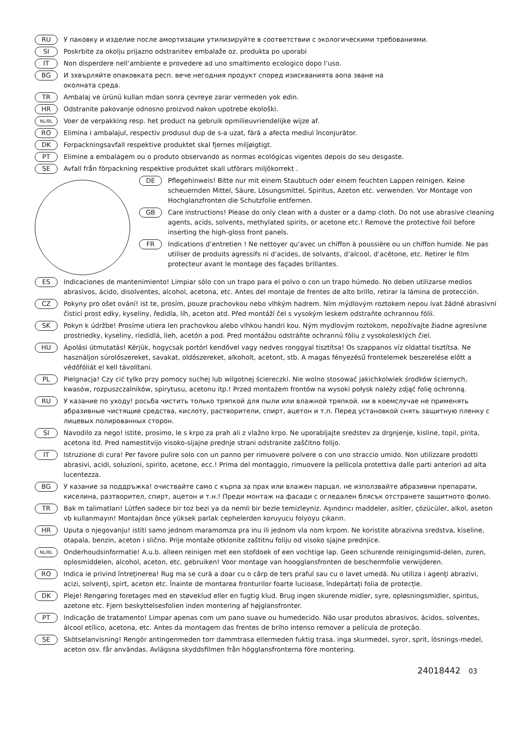RU У паковку и изделие после амортизации утилизируйте в соответствии с экологическими требованиями.
SI Poskrbite za okolju prijazno odstranitev embalaže oz. produkta po uporabi
IT Non disperdere nell‘ambiente e provedere ad uno smaltimento ecologico dopo l‘uso.
BG И зхвърляйте опаковката респ. вече негодния продукт според изискванията аопа зване на
околната среда.
TR Ambalaj ve ürünü kullan mdan sonra çevreye zarar vermeden yok edin.
HR Odstranite pakovanje odnosno proizvod nakon upotrebe ekološki.
NL/BL Voer de verpakking resp. het product na gebruik opmilieuvriendelijke wijze af.
RO Elimina i ambalajul, respectiv produsul dup de s-a uzat, fără a afecta mediul înconjurător.
DK Forpackningsavfall respektive produktet skal fjernes miljøigtigt.
PT Elimine a embalagem ou o produto observando as normas ecológicas vigentes depois do seu desgaste.
SE Avfall från förpackning respektive produktet skall utförars miljökorrekt .
DE Pflegehinweis! Bitte nur mit einem Staubtuch oder einem feuchten Lappen reinigen. Keine scheuernden Mittel, Säure, Lösungsmittel, Spiritus, Azeton etc. verwenden. Vor Montage von Hochglanzfronten die Schutzfolie entfernen.
GB Care instructions! Please do only clean with a duster or a damp cloth. Do not use abrasive cleaning agents, acids, solvents, methylated spirits, or acetone etc.! Remove the protective foil before inserting the high-gloss front panels.
FR Indications d‘entretien ! Ne nettoyer qu‘avec un chiffon à poussière ou un chiffon humide. Ne pas utiliser de produits agressifs ni d‘acides, de solvants, d‘alcool, d‘acétone, etc. Retirer le film protecteur avant le montage des façades brillantes.
ES Indicaciones de mantenimiento! Limpiar sólo con un trapo para el polvo o con un trapo húmedo. No deben utilizarse medios abrasivos, ácido, disolventes, alcohol, acetona, etc. Antes del montaje de frentes de alto brillo, retirar la lámina de protección.
CZ Pokyny pro ošet ování! ist te, prosím, pouze prachovkou nebo vlhkým hadrem. Ním mýdlovým roztokem nepou ívat žádné abrasivní čisticí prost edky, kyseliny, ředidla, líh, aceton atd. Před montáží čel s vysokým leskem odstraňte ochrannou fólii.
SK Pokyn k údržbe! Prosíme utiera len prachovkou alebo vlhkou handri kou. Ným mydlovým roztokom, nepožívajte žiadne agresívne prostriedky, kyseliny, riedidlá, lieh, acetón a pod. Pred montážou odstráňte ochrannú fóliu z vysokolesklých čiel.
HU Ápolási útmutatás! Kérjük, hogycsak portörl kendővel vagy nedves ronggyal tisztítsa! Os szappanos víz oldattal tisztítsa. Ne használjon súrolószereket, savakat, oldószereket, alkoholt, acetont, stb. A magas fényezésű frontelemek beszerelése előtt a védőfóliát el kell távolítani.
PL Pielgnacja! Czy cić tylko przy pomocy suchej lub wilgotnej ściereczki. Nie wolno stosować jakichkolwiek środków ściernych, kwasów, rozpuszczalników, spirytusu, acetonu itp.! Przed montażem frontów na wysoki połysk należy zdjąć folię ochronną.
RU У казание по уходу! росьба чистить только тряпкой для пыли или влажной тряпкой. ни в коемслучае не применять абразивные чистящие средства, кислоту, растворители, спирт, ацетон и т.п. Перед установкой снять защитную пленку с лицевых полированных сторон.
SI Navodilo za nego! istite, prosimo, le s krpo za prah ali z vlažno krpo. Ne uporabljajte sredstev za drgnjenje, kisline, topil, pirita, acetona itd. Pred namestitvijo visoko-sijajne prednje strani odstranite zaščitno folijo.
IT Istruzione di cura! Per favore pulire solo con un panno per rimuovere polvere o con uno straccio umido. Non utilizzare prodotti abrasivi, acidi, soluzioni, spirito, acetone, ecc.! Prima del montaggio, rimuovere la pellicola protettiva dalle parti anteriori ad alta lucentezza.
BG У казание за поддръжка! очиствайте само с кърпа за прах или влажен парцал. не използвайте абразивни препарати, киселина, разтворител, спирт, ацетон и т.н.! Преди монтаж на фасади с огледален блясък отстранете защитното фолио.
TR Bak m talimatları! Lütfen sadece bir toz bezi ya da nemli bir bezle temizleyniz. Aşındırıcı maddeler, asitler, çözücüler, alkol, aseton vb kullanmayın! Montajdan önce yüksek parlak cephelerden koruyucu folyoyu çıkarın.
HR Uputa o njegovanju! istiti samo jednom maramomza pra inu ili jednom vla nom krpom. Ne koristite abrazivna sredstva, kiseline, otapala, benzin, aceton i slično. Prije montaže otklonite zaštitnu foliju od visoko sjajne prednjice.
NL/BL Onderhoudsinformatie! A.u.b. alleen reinigen met een stofdoek of een vochtige lap. Geen schurende reinigingsmid-delen, zuren, oplosmiddelen, alcohol, aceton, etc. gebruiken! Voor montage van hoogglansfronten de beschermfolie verwijderen.
RO Indica ie privind întreţinerea! Rug ma se cură a doar cu o cârp de ters praful sau cu o lavet umedă. Nu utiliza i agenţi abrazivi, acizi, solvenţi, spirt, aceton etc. Înainte de montarea fronturilor foarte lucioase, îndepărtați folia de protecție.
DK Pleje! Rengøring foretages med en støveklud eller en fugtig klud. Brug ingen skurende midler, syre, opløsningsmidler, spiritus, azetone etc. Fjern beskyttelsesfolien inden montering af højglansfronter.
PT Indicação de tratamento! Limpar apenas com um pano suave ou humedecido. Não usar produtos abrasivos, ácidos, solventes, álcool etílico, acetona, etc. Antes da montagem das frentes de briho intenso remover a película de proteção.
SE Skötselanvisning! Rengör antingenmeden torr dammtrasa ellermeden fuktig trasa. inga skurmedel, syror, sprit, lösnings-medel, aceton osv. får användas. Avlägsna skyddsfilmen från högglansfronterna före montering.
24018442 03